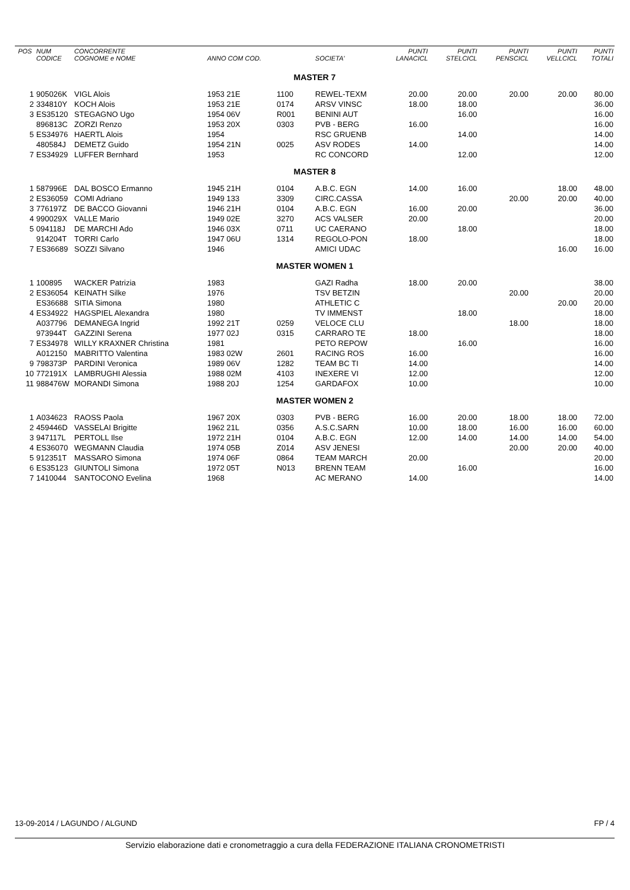| POS | NUM CODICE | CONCORRENTE COGNOME e NOME | ANNO COM COD. | | SOCIETA' | PUNTI LANACICL | PUNTI STELCICL | PUNTI PENSCICL | PUNTI VELLCICL | PUNTI TOTALI |
| --- | --- | --- | --- | --- | --- | --- | --- | --- | --- | --- |
| MASTER 7 | | | | | | | | | | |
| 1 | 905026K | VIGL Alois | 1953 21E | 1100 | REWEL-TEXM | 20.00 | 20.00 | 20.00 | 20.00 | 80.00 |
| 2 | 334810Y | KOCH Alois | 1953 21E | 0174 | ARSV VINSC | 18.00 | 18.00 | | | 36.00 |
| 3 | ES35120 | STEGAGNO Ugo | 1954 06V | R001 | BENINI AUT | | 16.00 | | | 16.00 |
| | 896813C | ZORZI Renzo | 1953 20X | 0303 | PVB - BERG | 16.00 | | | | 16.00 |
| 5 | ES34976 | HAERTL Alois | 1954 | | RSC GRUENB | | 14.00 | | | 14.00 |
| | 480584J | DEMETZ Guido | 1954 21N | 0025 | ASV RODES | 14.00 | | | | 14.00 |
| 7 | ES34929 | LUFFER Bernhard | 1953 | | RC CONCORD | | 12.00 | | | 12.00 |
| MASTER 8 | | | | | | | | | | |
| 1 | 587996E | DAL BOSCO Ermanno | 1945 21H | 0104 | A.B.C. EGN | 14.00 | 16.00 | | 18.00 | 48.00 |
| 2 | ES36059 | COMI Adriano | 1949 133 | 3309 | CIRC.CASSA | | | 20.00 | 20.00 | 40.00 |
| 3 | 776197Z | DE BACCO Giovanni | 1946 21H | 0104 | A.B.C. EGN | 16.00 | 20.00 | | | 36.00 |
| 4 | 990029X | VALLE Mario | 1949 02E | 3270 | ACS VALSER | 20.00 | | | | 20.00 |
| 5 | 094118J | DE MARCHI Ado | 1946 03X | 0711 | UC CAERANO | | 18.00 | | | 18.00 |
| | 914204T | TORRI Carlo | 1947 06U | 1314 | REGOLO-PON | 18.00 | | | | 18.00 |
| 7 | ES36689 | SOZZI Silvano | 1946 | | AMICI UDAC | | | | 16.00 | 16.00 |
| MASTER WOMEN 1 | | | | | | | | | | |
| 1 | 100895 | WACKER Patrizia | 1983 | | GAZI Radha | 18.00 | 20.00 | | | 38.00 |
| 2 | ES36054 | KEINATH Silke | 1976 | | TSV BETZIN | | | 20.00 | | 20.00 |
| | ES36688 | SITIA Simona | 1980 | | ATHLETIC C | | | | 20.00 | 20.00 |
| 4 | ES34922 | HAGSPIEL Alexandra | 1980 | | TV IMMENST | | 18.00 | | | 18.00 |
| | A037796 | DEMANEGA Ingrid | 1992 21T | 0259 | VELOCE CLU | | | 18.00 | | 18.00 |
| | 973944T | GAZZINI Serena | 1977 02J | 0315 | CARRARO TE | 18.00 | | | | 18.00 |
| 7 | ES34978 | WILLY KRAXNER Christina | 1981 | | PETO REPOW | | 16.00 | | | 16.00 |
| | A012150 | MABRITTO Valentina | 1983 02W | 2601 | RACING ROS | 16.00 | | | | 16.00 |
| 9 | 798373P | PARDINI Veronica | 1989 06V | 1282 | TEAM BC TI | 14.00 | | | | 14.00 |
| 10 | 772191X | LAMBRUGHI Alessia | 1988 02M | 4103 | INEXERE VI | 12.00 | | | | 12.00 |
| 11 | 988476W | MORANDI Simona | 1988 20J | 1254 | GARDAFOX | 10.00 | | | | 10.00 |
| MASTER WOMEN 2 | | | | | | | | | | |
| 1 | A034623 | RAOSS Paola | 1967 20X | 0303 | PVB - BERG | 16.00 | 20.00 | 18.00 | 18.00 | 72.00 |
| 2 | 459446D | VASSELAI Brigitte | 1962 21L | 0356 | A.S.C.SARN | 10.00 | 18.00 | 16.00 | 16.00 | 60.00 |
| 3 | 947117L | PERTOLL Ilse | 1972 21H | 0104 | A.B.C. EGN | 12.00 | 14.00 | 14.00 | 14.00 | 54.00 |
| 4 | ES36070 | WEGMANN Claudia | 1974 05B | Z014 | ASV JENESI | | | 20.00 | 20.00 | 40.00 |
| 5 | 912351T | MASSARO Simona | 1974 06F | 0864 | TEAM MARCH | 20.00 | | | | 20.00 |
| 6 | ES35123 | GIUNTOLI Simona | 1972 05T | N013 | BRENN TEAM | | 16.00 | | | 16.00 |
| 7 | 1410044 | SANTOCONO Evelina | 1968 | | AC MERANO | 14.00 | | | | 14.00 |
13-09-2014 / LAGUNDO / ALGUND FP / 4
Servizio elaborazione dati e cronometraggio a cura della FEDERAZIONE ITALIANA CRONOMETRISTI